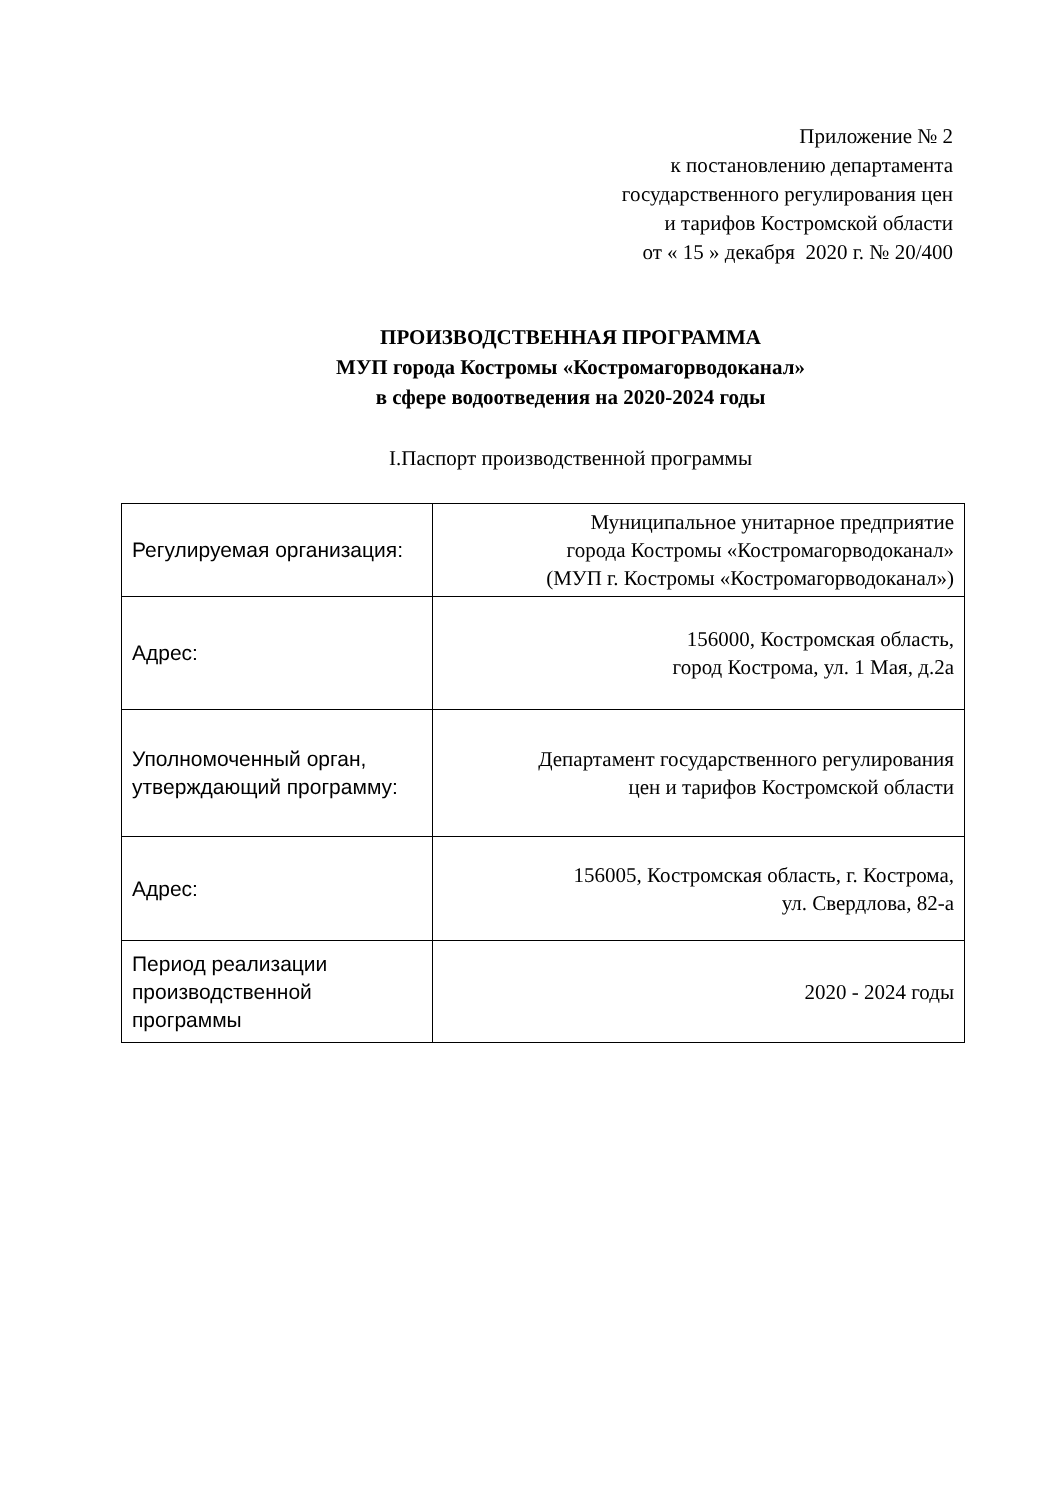Приложение № 2
к постановлению департамента
государственного регулирования цен
и тарифов Костромской области
от « 15 » декабря 2020 г. № 20/400
ПРОИЗВОДСТВЕННАЯ ПРОГРАММА
МУП города Костромы «Костромагорводоканал»
в сфере водоотведения на 2020-2024 годы
I.Паспорт производственной программы
| Регулируемая организация: | Муниципальное унитарное предприятие города Костромы «Костромагорводоканал» (МУП г. Костромы «Костромагорводоканал») |
| Адрес: | 156000, Костромская область, город Кострома, ул. 1 Мая, д.2а |
| Уполномоченный орган, утверждающий программу: | Департамент государственного регулирования цен и тарифов Костромской области |
| Адрес: | 156005, Костромская область, г. Кострома, ул. Свердлова, 82-а |
| Период реализации производственной программы | 2020 - 2024 годы |